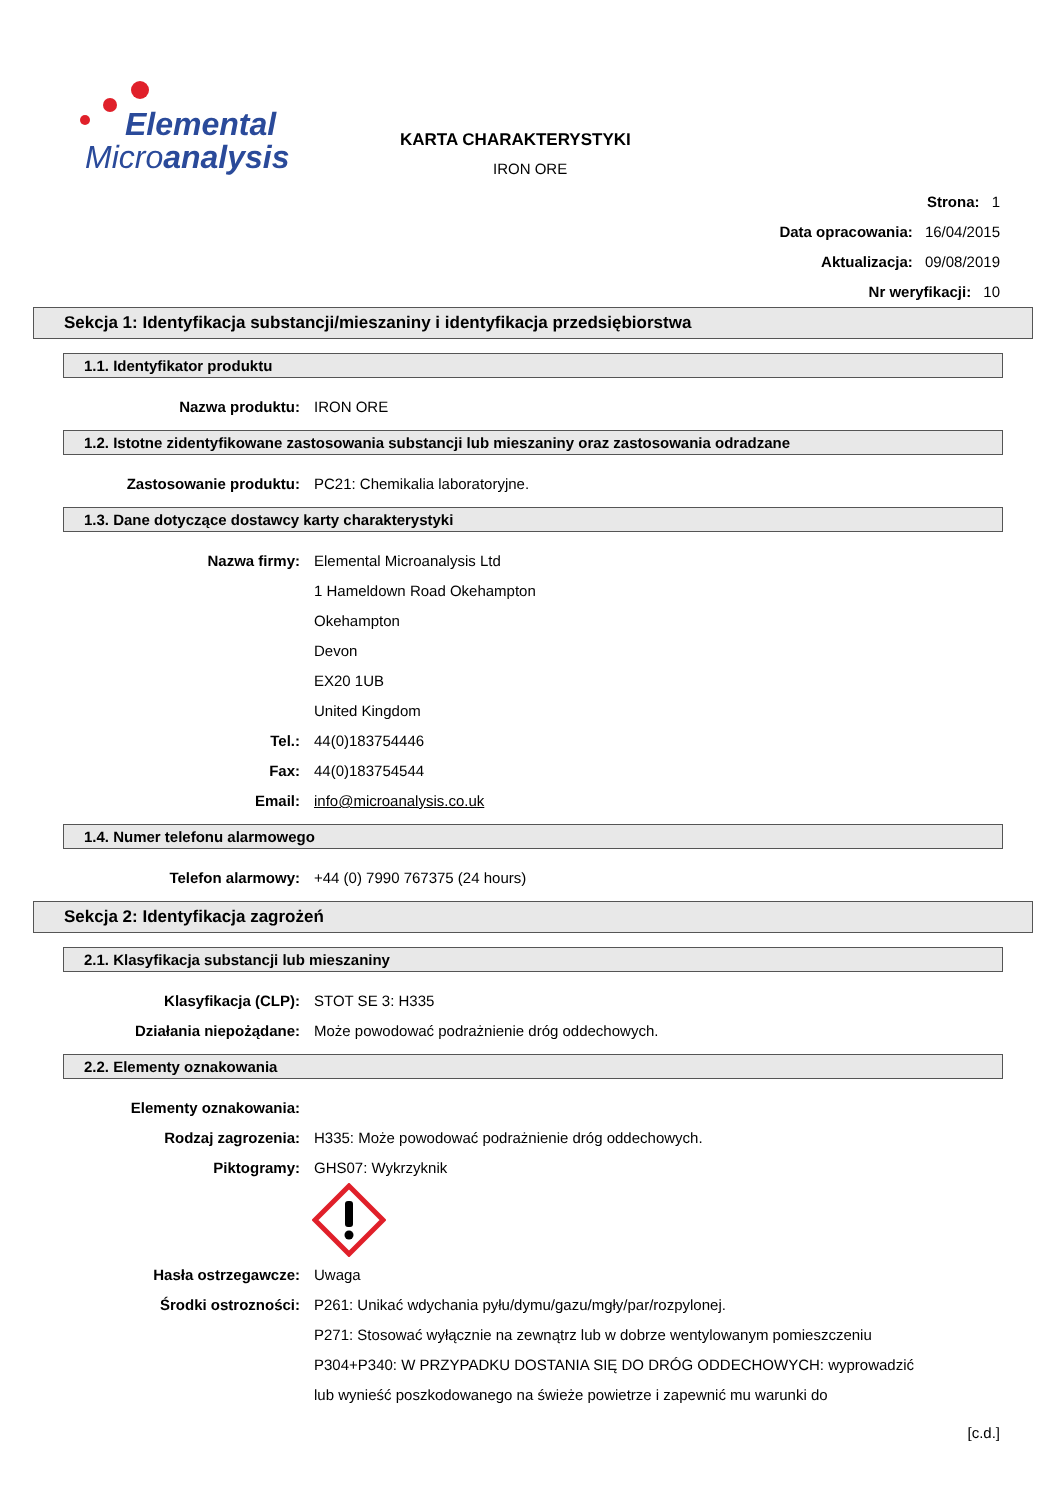Elemental
Microanalysis
KARTA CHARAKTERYSTYKI
IRON ORE
Strona: 1
Data opracowania: 16/04/2015
Aktualizacja: 09/08/2019
Nr weryfikacji: 10
Sekcja 1: Identyfikacja substancji/mieszaniny i identyfikacja przedsiębiorstwa
1.1. Identyfikator produktu
Nazwa produktu: IRON ORE
1.2. Istotne zidentyfikowane zastosowania substancji lub mieszaniny oraz zastosowania odradzane
Zastosowanie produktu: PC21: Chemikalia laboratoryjne.
1.3. Dane dotyczące dostawcy karty charakterystyki
Nazwa firmy: Elemental Microanalysis Ltd
1 Hameldown Road Okehampton
Okehampton
Devon
EX20 1UB
United Kingdom
Tel.: 44(0)183754446
Fax: 44(0)183754544
Email: info@microanalysis.co.uk
1.4. Numer telefonu alarmowego
Telefon alarmowy: +44 (0) 7990 767375 (24 hours)
Sekcja 2: Identyfikacja zagrożeń
2.1. Klasyfikacja substancji lub mieszaniny
Klasyfikacja (CLP): STOT SE 3: H335
Działania niepożądane: Może powodować podrażnienie dróg oddechowych.
2.2. Elementy oznakowania
Elementy oznakowania:
Rodzaj zagrozenia: H335: Może powodować podrażnienie dróg oddechowych.
Piktogramy: GHS07: Wykrzyknik
Hasła ostrzegawcze: Uwaga
Środki ostrozności: P261: Unikać wdychania pyłu/dymu/gazu/mgły/par/rozpylonej.
P271: Stosować wyłącznie na zewnątrz lub w dobrze wentylowanym pomieszczeniu
P304+P340: W PRZYPADKU DOSTANIA SIĘ DO DRÓG ODDECHOWYCH: wyprowadzić
lub wynieść poszkodowanego na świeże powietrze i zapewnić mu warunki do
[c.d.]